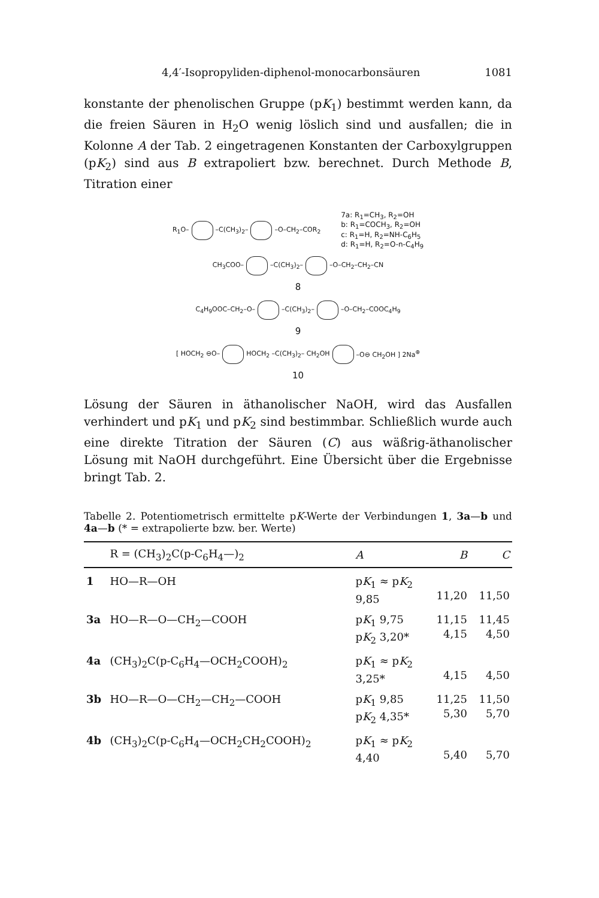4,4′-Isopropyliden-diphenol-monocarbonsäuren 1081
konstante der phenolischen Gruppe (pK<sub>1</sub>) bestimmt werden kann, da die freien Säuren in H<sub>2</sub>O wenig löslich sind und ausfallen; die in Kolonne A der Tab. 2 eingetragenen Konstanten der Carboxylgruppen (pK<sub>2</sub>) sind aus B extrapoliert bzw. berechnet. Durch Methode B, Titration einer
R<sub>1</sub>O– –C(CH<sub>3</sub>)<sub>2</sub>– –O–CH<sub>2</sub>–COR<sub>2</sub> 7a: R<sub>1</sub>=CH<sub>3</sub>, R<sub>2</sub>=OH
b: R<sub>1</sub>=COCH<sub>3</sub>, R<sub>2</sub>=OH
c: R<sub>1</sub>=H, R<sub>2</sub>=NH-C<sub>6</sub>H<sub>5</sub>
d: R<sub>1</sub>=H, R<sub>2</sub>=O-n-C<sub>4</sub>H<sub>9</sub>
CH<sub>3</sub>COO– –C(CH<sub>3</sub>)<sub>2</sub>– –O–CH<sub>2</sub>–CH<sub>2</sub>–CN
8
C<sub>4</sub>H<sub>9</sub>OOC–CH<sub>2</sub>–O– –C(CH<sub>3</sub>)<sub>2</sub>– –O–CH<sub>2</sub>–COOC<sub>4</sub>H<sub>9</sub>
9
[ HOCH<sub>2</sub> ⊖O– HOCH<sub>2</sub> –C(CH<sub>3</sub>)<sub>2</sub>– CH<sub>2</sub>OH –O⊖ CH<sub>2</sub>OH ] 2Na<sup>⊕</sup>
10
Lösung der Säuren in äthanolischer NaOH, wird das Ausfallen verhindert und pK<sub>1</sub> und pK<sub>2</sub> sind bestimmbar. Schließlich wurde auch eine direkte Titration der Säuren (C) aus wäßrig-äthanolischer Lösung mit NaOH durchgeführt. Eine Übersicht über die Ergebnisse bringt Tab. 2.
Tabelle 2. Potentiometrisch ermittelte pK-Werte der Verbindungen 1, 3a—b und 4a—b (* = extrapolierte bzw. ber. Werte)
| | R = (CH<sub>3</sub>)<sub>2</sub>C(p-C<sub>6</sub>H<sub>4</sub>—)<sub>2</sub> | A | B | C |
| --- | --- | --- | --- | --- |
| 1 | HO—R—OH | p K<sub>1</sub> ≈ p K<sub>2</sub> 9,85 | 11,20 | 11,50 |
| 3a | HO—R—O—CH<sub>2</sub>—COOH | p K<sub>1</sub> 9,75 p K<sub>2</sub> 3,20* | 11,15 4,15 | 11,45 4,50 |
| 4a | (CH<sub>3</sub>)<sub>2</sub>C(p-C<sub>6</sub>H<sub>4</sub>—OCH<sub>2</sub>COOH)<sub>2</sub> | p K<sub>1</sub> ≈ p K<sub>2</sub> 3,25* | 4,15 | 4,50 |
| 3b | HO—R—O—CH<sub>2</sub>—CH<sub>2</sub>—COOH | p K<sub>1</sub> 9,85 p K<sub>2</sub> 4,35* | 11,25 5,30 | 11,50 5,70 |
| 4b | (CH<sub>3</sub>)<sub>2</sub>C(p-C<sub>6</sub>H<sub>4</sub>—OCH<sub>2</sub>CH<sub>2</sub>COOH)<sub>2</sub> | p K<sub>1</sub> ≈ p K<sub>2</sub> 4,40 | 5,40 | 5,70 |